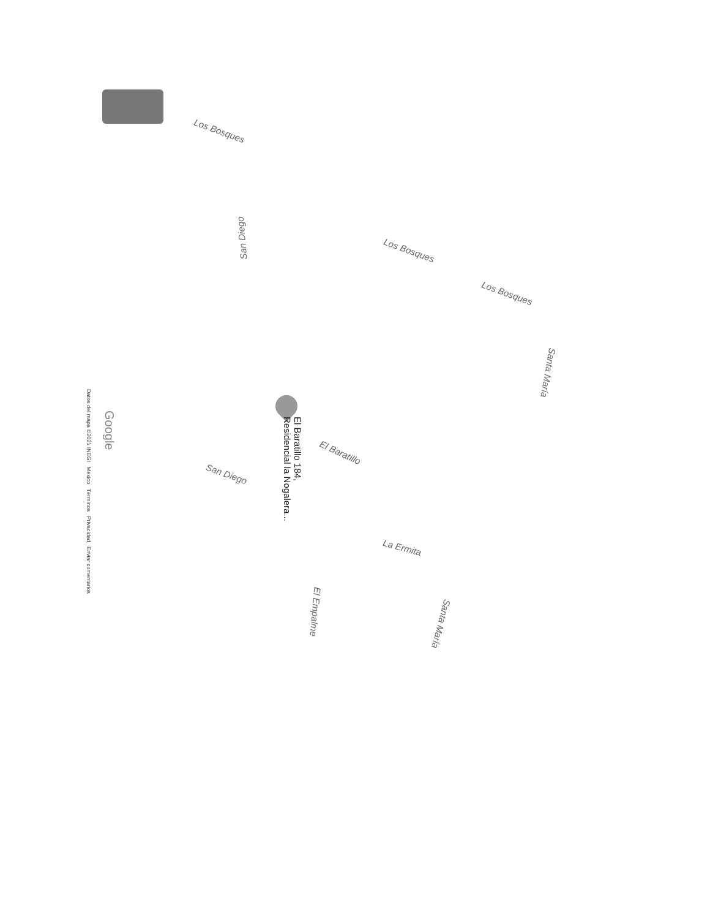Los Bosques
San Diego
Los Bosques
Los Bosques
Santa María
El Baratillo 184,
Residencial la Nogalera...
El Baratillo
San Diego
La Ermita
El Empalme
Santa María
Google
Datos del mapa ©2021 INEGI México Términos Privacidad Enviar comentarios